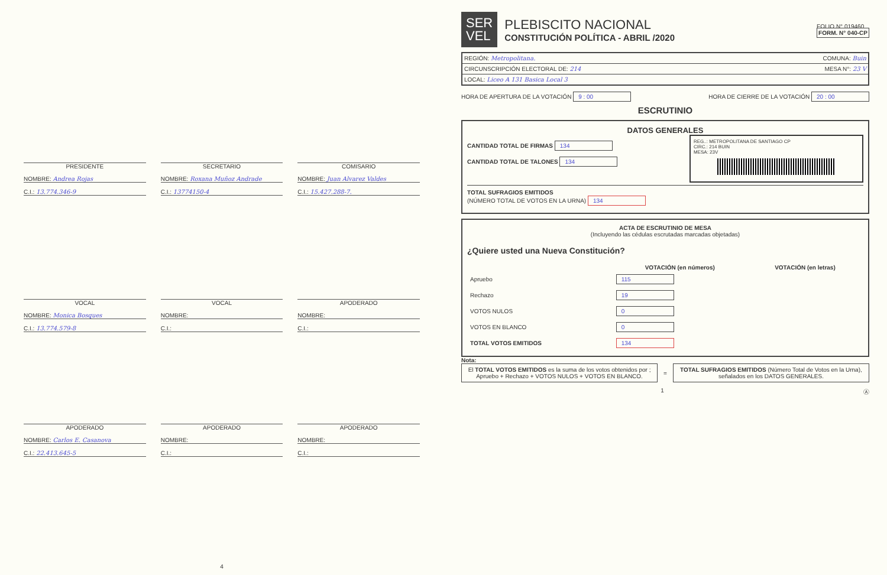PRESIDENTE
NOMBRE: Andrea Rojas
C.I.: 13.774.346-9
SECRETARIO
NOMBRE: Roxana Muñoz Andrade
C.I.: 13774150-4
COMISARIO
NOMBRE: Juan Alvarez Valdes
C.I.: 15.427.288-7.
VOCAL
NOMBRE: Monica Bosques
C.I.: 13.774.579-8
VOCAL
NOMBRE:
C.I.:
APODERADO
NOMBRE:
C.I.:
APODERADO
NOMBRE: Carlos E. Casanova
C.I.: 22.413.645-5
APODERADO
NOMBRE:
C.I.:
APODERADO
NOMBRE:
C.I.:
4
SER
VEL
PLEBISCITO NACIONAL
CONSTITUCIÓN POLÍTICA - ABRIL /2020
FOLIO N° 019460
FORM. N° 040-CP
REGIÓN: Metropolitana. COMUNA: Buin
CIRCUNSCRIPCIÓN ELECTORAL DE: 214 MESA N°: 23 V
LOCAL: Liceo A 131 Basica Local 3
HORA DE APERTURA DE LA VOTACIÓN 9 : 00 HORA DE CIERRE DE LA VOTACIÓN 20 : 00
ESCRUTINIO
DATOS GENERALES
CANTIDAD TOTAL DE FIRMAS 134
CANTIDAD TOTAL DE TALONES 134
REG..: METROPOLITANA DE SANTIAGO CP
CIRC.: 214 BUIN
MESA: 23V
TOTAL SUFRAGIOS EMITIDOS
(NÚMERO TOTAL DE VOTOS EN LA URNA) 134
ACTA DE ESCRUTINIO DE MESA
(Incluyendo las cédulas escrutadas marcadas objetadas)
¿Quiere usted una Nueva Constitución?
| | VOTACIÓN (en números) | VOTACIÓN (en letras) |
| Apruebo | 115 | |
| Rechazo | 19 | |
| VOTOS NULOS | 0 | |
| VOTOS EN BLANCO | 0 | |
| TOTAL VOTOS EMITIDOS | 134 | |
Nota:
El TOTAL VOTOS EMITIDOS es la suma de los votos obtenidos por ; Apruebo + Rechazo + VOTOS NULOS + VOTOS EN BLANCO.
=
TOTAL SUFRAGIOS EMITIDOS (Número Total de Votos en la Urna), señalados en los DATOS GENERALES.
1 Ⓐ